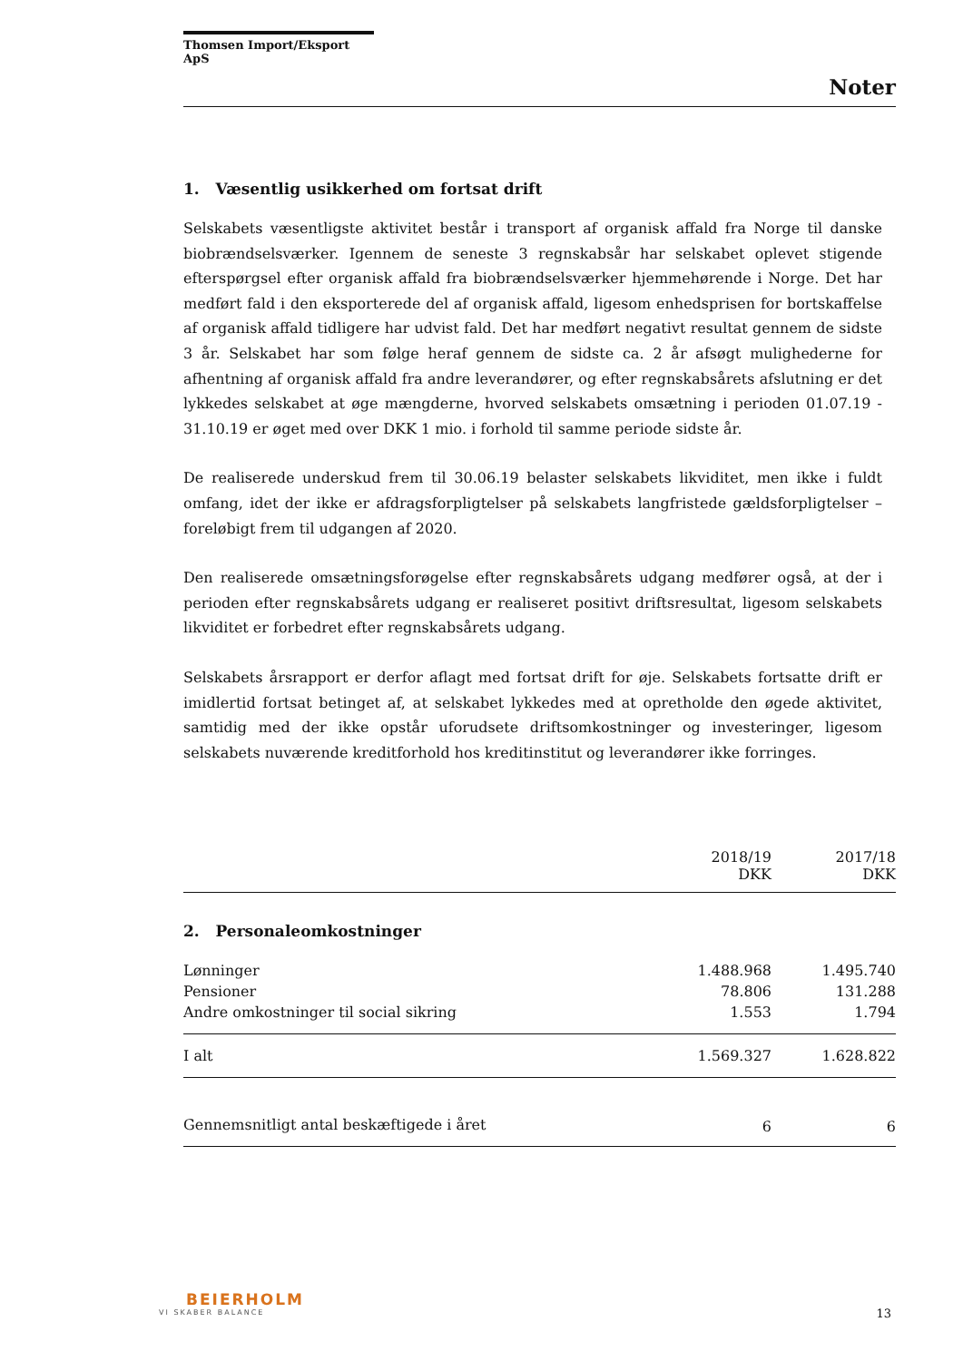Thomsen Import/Eksport ApS
Noter
1. Væsentlig usikkerhed om fortsat drift
Selskabets væsentligste aktivitet består i transport af organisk affald fra Norge til danske biobrændselsværker. Igennem de seneste 3 regnskabsår har selskabet oplevet stigende efterspørgsel efter organisk affald fra biobrændselsværker hjemmehørende i Norge. Det har medført fald i den eksporterede del af organisk affald, ligesom enhedsprisen for bortskaffelse af organisk affald tidligere har udvist fald. Det har medført negativt resultat gennem de sidste 3 år. Selskabet har som følge heraf gennem de sidste ca. 2 år afsøgt mulighederne for afhentning af organisk affald fra andre leverandører, og efter regnskabsårets afslutning er det lykkedes selskabet at øge mængderne, hvorved selskabets omsætning i perioden 01.07.19 - 31.10.19 er øget med over DKK 1 mio. i forhold til samme periode sidste år.
De realiserede underskud frem til 30.06.19 belaster selskabets likviditet, men ikke i fuldt omfang, idet der ikke er afdragsforpligtelser på selskabets langfristede gældsforpligtelser – foreløbigt frem til udgangen af 2020.
Den realiserede omsætningsforøgelse efter regnskabsårets udgang medfører også, at der i perioden efter regnskabsårets udgang er realiseret positivt driftsresultat, ligesom selskabets likviditet er forbedret efter regnskabsårets udgang.
Selskabets årsrapport er derfor aflagt med fortsat drift for øje. Selskabets fortsatte drift er imidlertid fortsat betinget af, at selskabet lykkedes med at opretholde den øgede aktivitet, samtidig med der ikke opstår uforudsete driftsomkostninger og investeringer, ligesom selskabets nuværende kreditforhold hos kreditinstitut og leverandører ikke forringes.
| | 2018/19 DKK | 2017/18 DKK |
| --- | --- | --- |
| 2. Personaleomkostninger | | |
| Lønninger | 1.488.968 | 1.495.740 |
| Pensioner | 78.806 | 131.288 |
| Andre omkostninger til social sikring | 1.553 | 1.794 |
| I alt | 1.569.327 | 1.628.822 |
| Gennemsnitligt antal beskæftigede i året | 6 | 6 |
BEIERHOLM
VI SKABER BALANCE
13